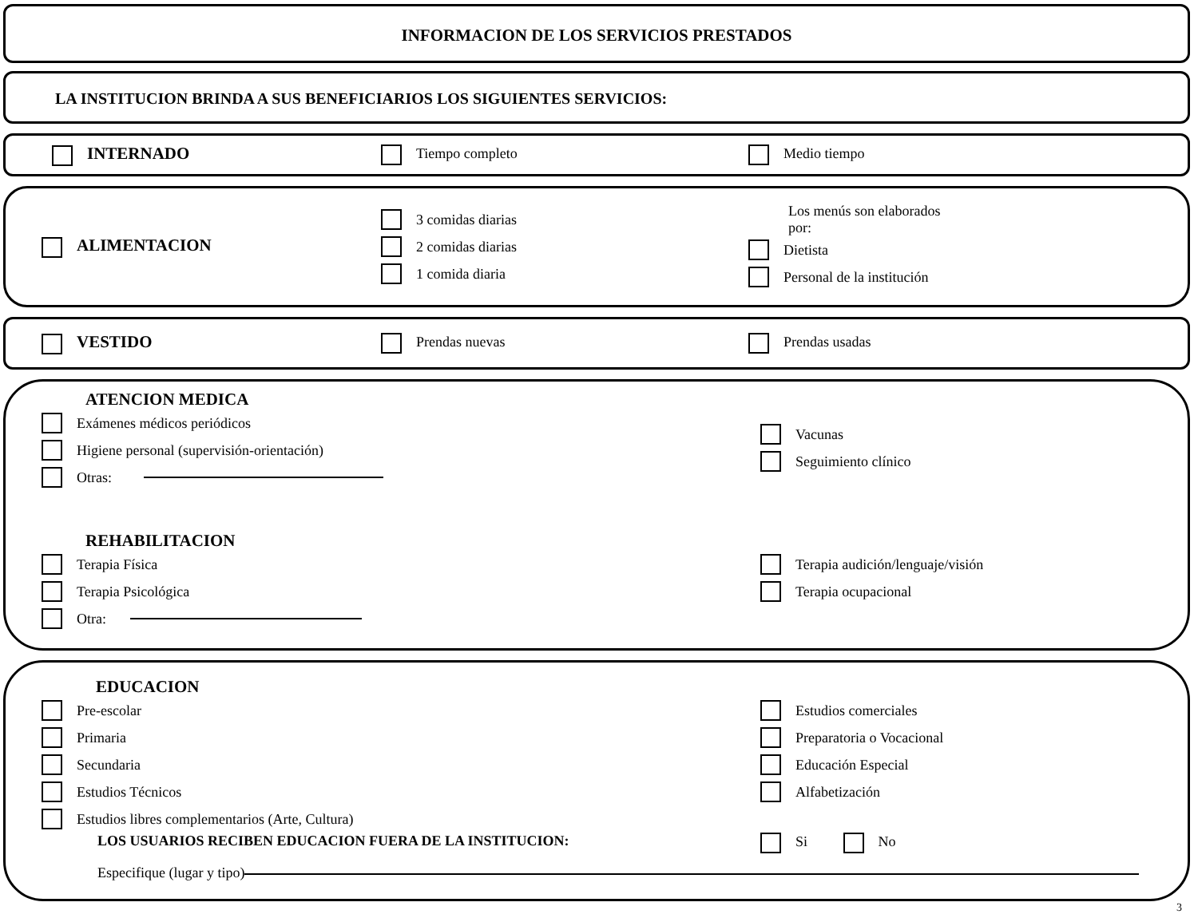INFORMACION DE LOS SERVICIOS PRESTADOS
LA INSTITUCION BRINDA A SUS BENEFICIARIOS LOS SIGUIENTES SERVICIOS:
INTERNADO
Tiempo completo Medio tiempo
ALIMENTACION
3 comidas diarias
2 comidas diarias
1 comida diaria
Los menús son elaborados
por:
Dietista
Personal de la institución
VESTIDO
Prendas nuevas Prendas usadas
ATENCION MEDICA
Exámenes médicos periódicos
Higiene personal (supervisión-orientación)
Otras:
Vacunas
Seguimiento clínico
REHABILITACION
Terapia Física
Terapia Psicológica
Otra:
Terapia audición/lenguaje/visión
Terapia ocupacional
EDUCACION
Pre-escolar
Primaria
Secundaria
Estudios Técnicos
Estudios libres complementarios (Arte, Cultura)
Estudios comerciales
Preparatoria o Vocacional
Educación Especial
Alfabetización
LOS USUARIOS RECIBEN EDUCACION FUERA DE LA INSTITUCION: Si No
Especifique (lugar y tipo)
3